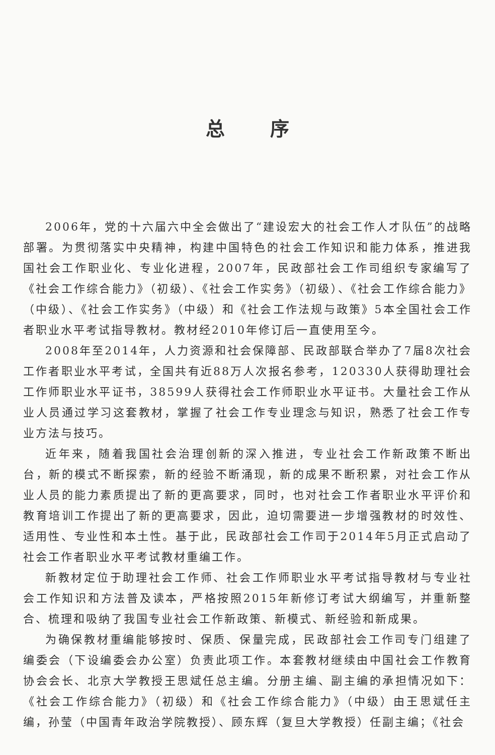总序
2006年，党的十六届六中全会做出了“建设宏大的社会工作人才队伍”的战略部署。为贯彻落实中央精神，构建中国特色的社会工作知识和能力体系，推进我国社会工作职业化、专业化进程，2007年，民政部社会工作司组织专家编写了《社会工作综合能力》（初级）、《社会工作实务》（初级）、《社会工作综合能力》（中级）、《社会工作实务》（中级）和《社会工作法规与政策》5本全国社会工作者职业水平考试指导教材。教材经2010年修订后一直使用至今。
2008年至2014年，人力资源和社会保障部、民政部联合举办了7届8次社会工作者职业水平考试，全国共有近88万人次报名参考，120330人获得助理社会工作师职业水平证书，38599人获得社会工作师职业水平证书。大量社会工作从业人员通过学习这套教材，掌握了社会工作专业理念与知识，熟悉了社会工作专业方法与技巧。
近年来，随着我国社会治理创新的深入推进，专业社会工作新政策不断出台，新的模式不断探索，新的经验不断涌现，新的成果不断积累，对社会工作从业人员的能力素质提出了新的更高要求，同时，也对社会工作者职业水平评价和教育培训工作提出了新的更高要求，因此，迫切需要进一步增强教材的时效性、适用性、专业性和本土性。基于此，民政部社会工作司于2014年5月正式启动了社会工作者职业水平考试教材重编工作。
新教材定位于助理社会工作师、社会工作师职业水平考试指导教材与专业社会工作知识和方法普及读本，严格按照2015年新修订考试大纲编写，并重新整合、梳理和吸纳了我国专业社会工作新政策、新模式、新经验和新成果。
为确保教材重编能够按时、保质、保量完成，民政部社会工作司专门组建了编委会（下设编委会办公室）负责此项工作。本套教材继续由中国社会工作教育协会会长、北京大学教授王思斌任总主编。分册主编、副主编的承担情况如下：《社会工作综合能力》（初级）和《社会工作综合能力》（中级）由王思斌任主编，孙莹（中国青年政治学院教授）、顾东辉（复旦大学教授）任副主编；《社会